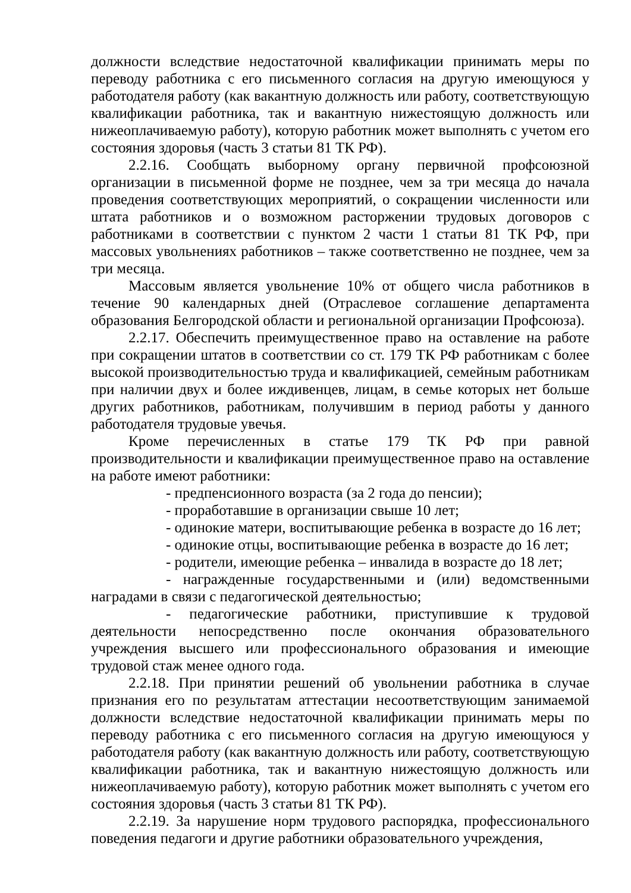должности вследствие недостаточной квалификации принимать меры по переводу работника с его письменного согласия на другую имеющуюся у работодателя работу (как вакантную должность или работу, соответствующую квалификации работника, так и вакантную нижестоящую должность или нижеоплачиваемую работу), которую работник может выполнять с учетом его состояния здоровья (часть 3 статьи 81 ТК РФ).
2.2.16. Сообщать выборному органу первичной профсоюзной организации в письменной форме не позднее, чем за три месяца до начала проведения соответствующих мероприятий, о сокращении численности или штата работников и о возможном расторжении трудовых договоров с работниками в соответствии с пунктом 2 части 1 статьи 81 ТК РФ, при массовых увольнениях работников – также соответственно не позднее, чем за три месяца.
Массовым является увольнение 10% от общего числа работников в течение 90 календарных дней (Отраслевое соглашение департамента образования Белгородской области и региональной организации Профсоюза).
2.2.17. Обеспечить преимущественное право на оставление на работе при сокращении штатов в соответствии со ст. 179 ТК РФ работникам с более высокой производительностью труда и квалификацией, семейным работникам при наличии двух и более иждивенцев, лицам, в семье которых нет больше других работников, работникам, получившим в период работы у данного работодателя трудовые увечья.
Кроме перечисленных в статье 179 ТК РФ при равной производительности и квалификации преимущественное право на оставление на работе имеют работники:
- предпенсионного возраста (за 2 года до пенсии);
- проработавшие в организации свыше 10 лет;
- одинокие матери, воспитывающие ребенка в возрасте до 16 лет;
- одинокие отцы, воспитывающие ребенка в возрасте до 16 лет;
- родители, имеющие ребенка – инвалида в возрасте до 18 лет;
- награжденные государственными и (или) ведомственными наградами в связи с педагогической деятельностью;
- педагогические работники, приступившие к трудовой деятельности непосредственно после окончания образовательного учреждения высшего или профессионального образования и имеющие трудовой стаж менее одного года.
2.2.18. При принятии решений об увольнении работника в случае признания его по результатам аттестации несоответствующим занимаемой должности вследствие недостаточной квалификации принимать меры по переводу работника с его письменного согласия на другую имеющуюся у работодателя работу (как вакантную должность или работу, соответствующую квалификации работника, так и вакантную нижестоящую должность или нижеоплачиваемую работу), которую работник может выполнять с учетом его состояния здоровья (часть 3 статьи 81 ТК РФ).
2.2.19. За нарушение норм трудового распорядка, профессионального поведения педагоги и другие работники образовательного учреждения,